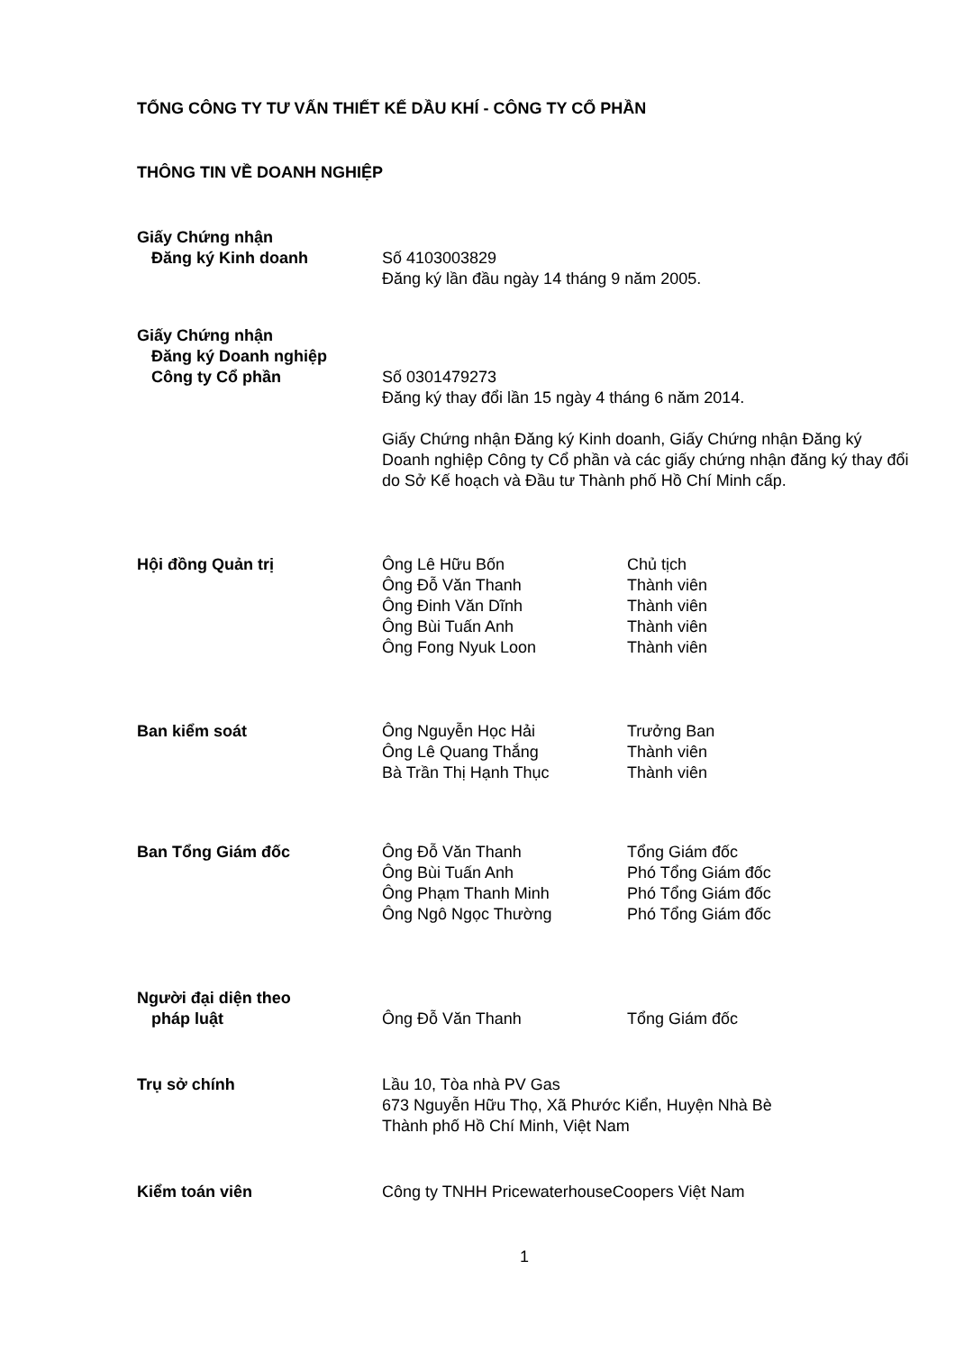TỔNG CÔNG TY TƯ VẤN THIẾT KẾ DẦU KHÍ - CÔNG TY CỔ PHẦN
THÔNG TIN VỀ DOANH NGHIỆP
| Giấy Chứng nhận Đăng ký Kinh doanh | Số 4103003829 Đăng ký lần đầu ngày 14 tháng 9 năm 2005. | |
| Giấy Chứng nhận Đăng ký Doanh nghiệp Công ty Cổ phần | Số 0301479273 Đăng ký thay đổi lần 15 ngày 4 tháng 6 năm 2014. Giấy Chứng nhận Đăng ký Kinh doanh, Giấy Chứng nhận Đăng ký Doanh nghiệp Công ty Cổ phần và các giấy chứng nhận đăng ký thay đổi do Sở Kế hoạch và Đầu tư Thành phố Hồ Chí Minh cấp. | |
| Hội đồng Quản trị | Ông Lê Hữu Bốn Ông Đỗ Văn Thanh Ông Đinh Văn Dĩnh Ông Bùi Tuấn Anh Ông Fong Nyuk Loon | Chủ tịch Thành viên Thành viên Thành viên Thành viên |
| Ban kiểm soát | Ông Nguyễn Học Hải Ông Lê Quang Thắng Bà Trần Thị Hạnh Thục | Trưởng Ban Thành viên Thành viên |
| Ban Tổng Giám đốc | Ông Đỗ Văn Thanh Ông Bùi Tuấn Anh Ông Phạm Thanh Minh Ông Ngô Ngọc Thường | Tổng Giám đốc Phó Tổng Giám đốc Phó Tổng Giám đốc Phó Tổng Giám đốc |
| Người đại diện theo pháp luật | Ông Đỗ Văn Thanh | Tổng Giám đốc |
| Trụ sở chính | Lầu 10, Tòa nhà PV Gas 673 Nguyễn Hữu Thọ, Xã Phước Kiển, Huyện Nhà Bè Thành phố Hồ Chí Minh, Việt Nam | |
| Kiểm toán viên | Công ty TNHH PricewaterhouseCoopers Việt Nam | |
1